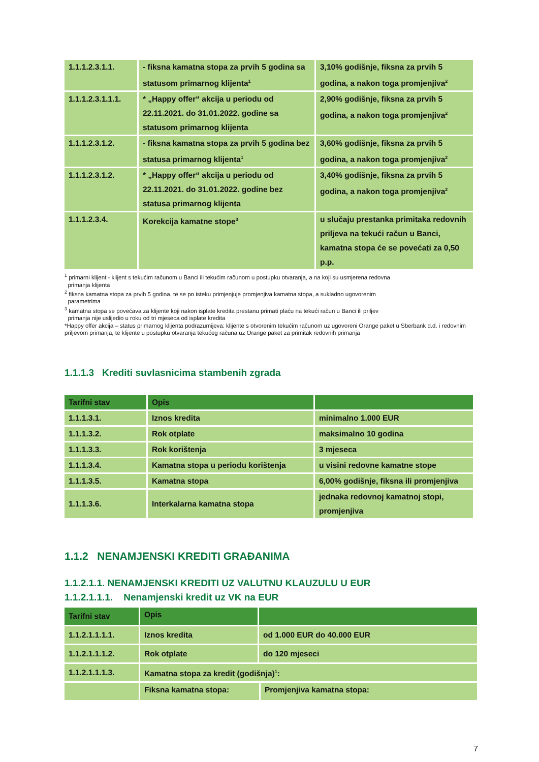| 1.1.1.2.3.1.1. | - fiksna kamatna stopa za prvih 5 godina sa statusom primarnog klijenta<sup>1</sup> | 3,10% godišnje, fiksna za prvih 5 godina, a nakon toga promjenjiva<sup>2</sup> |
| 1.1.1.2.3.1.1.1. | * „Happy offer“ akcija u periodu od 22.11.2021. do 31.01.2022. godine sa statusom primarnog klijenta | 2,90% godišnje, fiksna za prvih 5 godina, a nakon toga promjenjiva<sup>2</sup> |
| 1.1.1.2.3.1.2. | - fiksna kamatna stopa za prvih 5 godina bez statusa primarnog klijenta<sup>1</sup> | 3,60% godišnje, fiksna za prvih 5 godina, a nakon toga promjenjiva<sup>2</sup> |
| 1.1.1.2.3.1.2. | * „Happy offer“ akcija u periodu od 22.11.2021. do 31.01.2022. godine bez statusa primarnog klijenta | 3,40% godišnje, fiksna za prvih 5 godina, a nakon toga promjenjiva<sup>2</sup> |
| 1.1.1.2.3.4. | Korekcija kamatne stope<sup>3</sup> | u slučaju prestanka primitaka redovnih priljeva na tekući račun u Banci, kamatna stopa će se povećati za 0,50 p.p. |
<sup>1</sup> primarni klijent - klijent s tekućim računom u Banci ili tekućim računom u postupku otvaranja, a na koji su usmjerena redovna
primanja klijenta
<sup>2</sup> fiksna kamatna stopa za prvih 5 godina, te se po isteku primjenjuje promjenjiva kamatna stopa, a sukladno ugovorenim
parametrima
<sup>3</sup> kamatna stopa se povećava za klijente koji nakon isplate kredita prestanu primati plaću na tekući račun u Banci ili priljev
primanja nije uslijedio u roku od tri mjeseca od isplate kredita
*Happy offer akcija – status primarnog klijenta podrazumijeva: klijente s otvorenim tekućim računom uz ugovoreni Orange paket u Sberbank d.d. i redovnim priljevom primanja, te klijente u postupku otvaranja tekućeg računa uz Orange paket za primitak redovnih primanja
1.1.1.3 Krediti suvlasnicima stambenih zgrada
| Tarifni stav | Opis | |
| --- | --- | --- |
| 1.1.1.3.1. | Iznos kredita | minimalno 1.000 EUR |
| 1.1.1.3.2. | Rok otplate | maksimalno 10 godina |
| 1.1.1.3.3. | Rok korištenja | 3 mjeseca |
| 1.1.1.3.4. | Kamatna stopa u periodu korištenja | u visini redovne kamatne stope |
| 1.1.1.3.5. | Kamatna stopa | 6,00% godišnje, fiksna ili promjenjiva |
| 1.1.1.3.6. | Interkalarna kamatna stopa | jednaka redovnoj kamatnoj stopi, promjenjiva |
1.1.2 NENAMJENSKI KREDITI GRAĐANIMA
1.1.2.1.1. NENAMJENSKI KREDITI UZ VALUTNU KLAUZULU U EUR
1.1.2.1.1.1. Nenamjenski kredit uz VK na EUR
| Tarifni stav | Opis | | |
| --- | --- | --- | --- |
| 1.1.2.1.1.1.1. | Iznos kredita | od 1.000 EUR do 40.000 EUR | |
| 1.1.2.1.1.1.2. | Rok otplate | do 120 mjeseci | |
| 1.1.2.1.1.1.3. | Kamatna stopa za kredit (godišnja)<sup>1</sup>: | | |
| | Fiksna kamatna stopa: | | Promjenjiva kamatna stopa: |
7